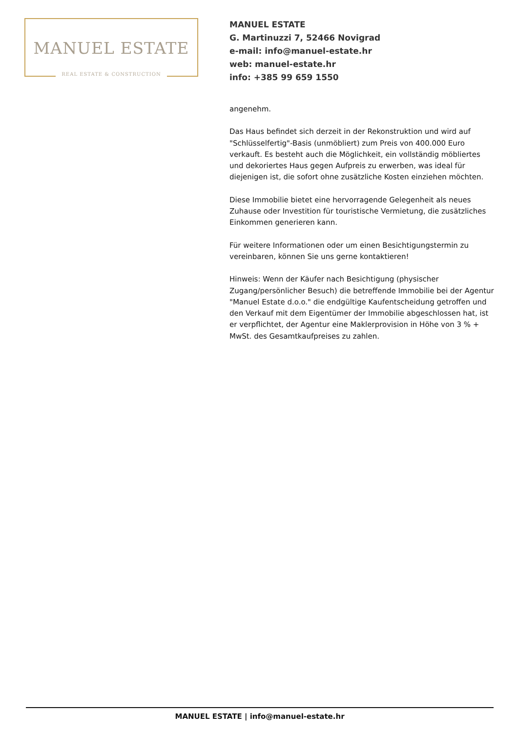MANUEL ESTATE
REAL ESTATE & CONSTRUCTION
MANUEL ESTATE
G. Martinuzzi 7, 52466 Novigrad
e-mail: info@manuel-estate.hr
web: manuel-estate.hr
info: +385 99 659 1550
angenehm.
Das Haus befindet sich derzeit in der Rekonstruktion und wird auf "Schlüsselfertig"-Basis (unmöbliert) zum Preis von 400.000 Euro verkauft. Es besteht auch die Möglichkeit, ein vollständig möbliertes und dekoriertes Haus gegen Aufpreis zu erwerben, was ideal für diejenigen ist, die sofort ohne zusätzliche Kosten einziehen möchten.
Diese Immobilie bietet eine hervorragende Gelegenheit als neues Zuhause oder Investition für touristische Vermietung, die zusätzliches Einkommen generieren kann.
Für weitere Informationen oder um einen Besichtigungstermin zu vereinbaren, können Sie uns gerne kontaktieren!
Hinweis: Wenn der Käufer nach Besichtigung (physischer Zugang/persönlicher Besuch) die betreffende Immobilie bei der Agentur "Manuel Estate d.o.o." die endgültige Kaufentscheidung getroffen und den Verkauf mit dem Eigentümer der Immobilie abgeschlossen hat, ist er verpflichtet, der Agentur eine Maklerprovision in Höhe von 3 % + MwSt. des Gesamtkaufpreises zu zahlen.
MANUEL ESTATE | info@manuel-estate.hr